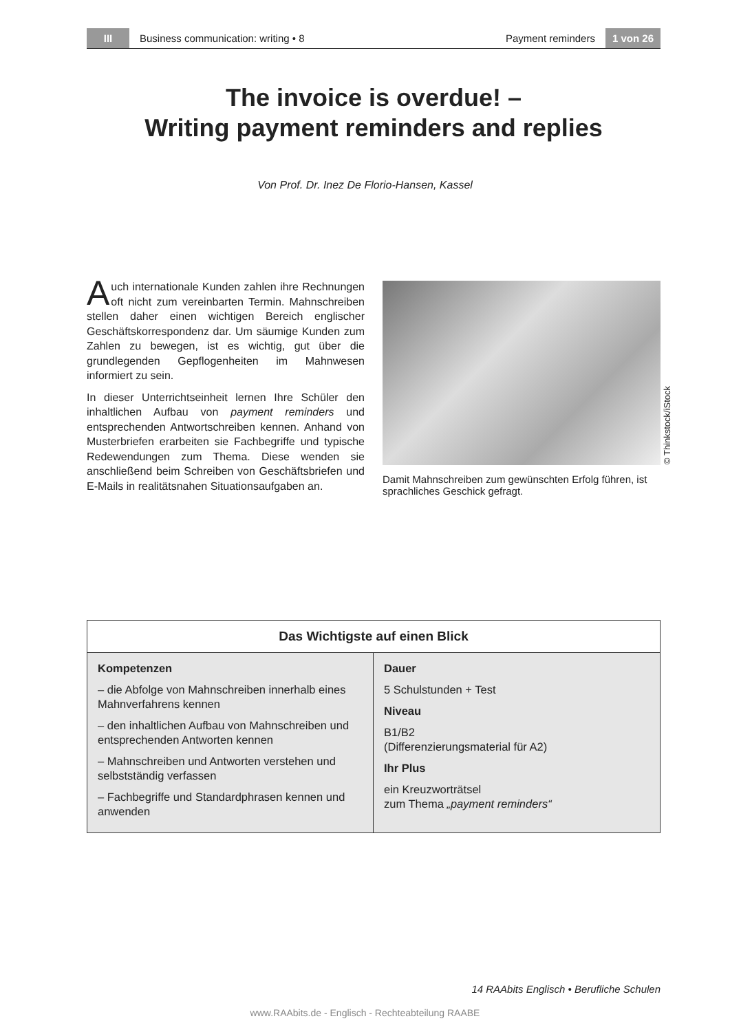III
Business communication: writing • 8
Payment reminders
1 von 26
The invoice is overdue! –
Writing payment reminders and replies
Von Prof. Dr. Inez De Florio-Hansen, Kassel
Auch internationale Kunden zahlen ihre Rechnungen oft nicht zum vereinbarten Termin. Mahnschreiben stellen daher einen wichtigen Bereich englischer Geschäftskorrespondenz dar. Um säumige Kunden zum Zahlen zu bewegen, ist es wichtig, gut über die grundlegenden Gepflogenheiten im Mahnwesen informiert zu sein.
In dieser Unterrichtseinheit lernen Ihre Schüler den inhaltlichen Aufbau von payment reminders und entsprechenden Antwortschreiben kennen. Anhand von Musterbriefen erarbeiten sie Fachbegriffe und typische Redewendungen zum Thema. Diese wenden sie anschließend beim Schreiben von Geschäftsbriefen und E-Mails in realitätsnahen Situationsaufgaben an.
Damit Mahnschreiben zum gewünschten Erfolg führen, ist sprachliches Geschick gefragt.
© Thinkstock/iStock
Das Wichtigste auf einen Blick
Kompetenzen
– die Abfolge von Mahnschreiben innerhalb eines Mahnverfahrens kennen
– den inhaltlichen Aufbau von Mahnschreiben und entsprechenden Antworten kennen
– Mahnschreiben und Antworten verstehen und selbstständig verfassen
– Fachbegriffe und Standardphrasen kennen und anwenden
Dauer
5 Schulstunden + Test
Niveau
B1/B2
(Differenzierungsmaterial für A2)
Ihr Plus
ein Kreuzworträtsel
zum Thema „payment reminders“
14 RAAbits Englisch • Berufliche Schulen
www.RAAbits.de - Englisch - Rechteabteilung RAABE